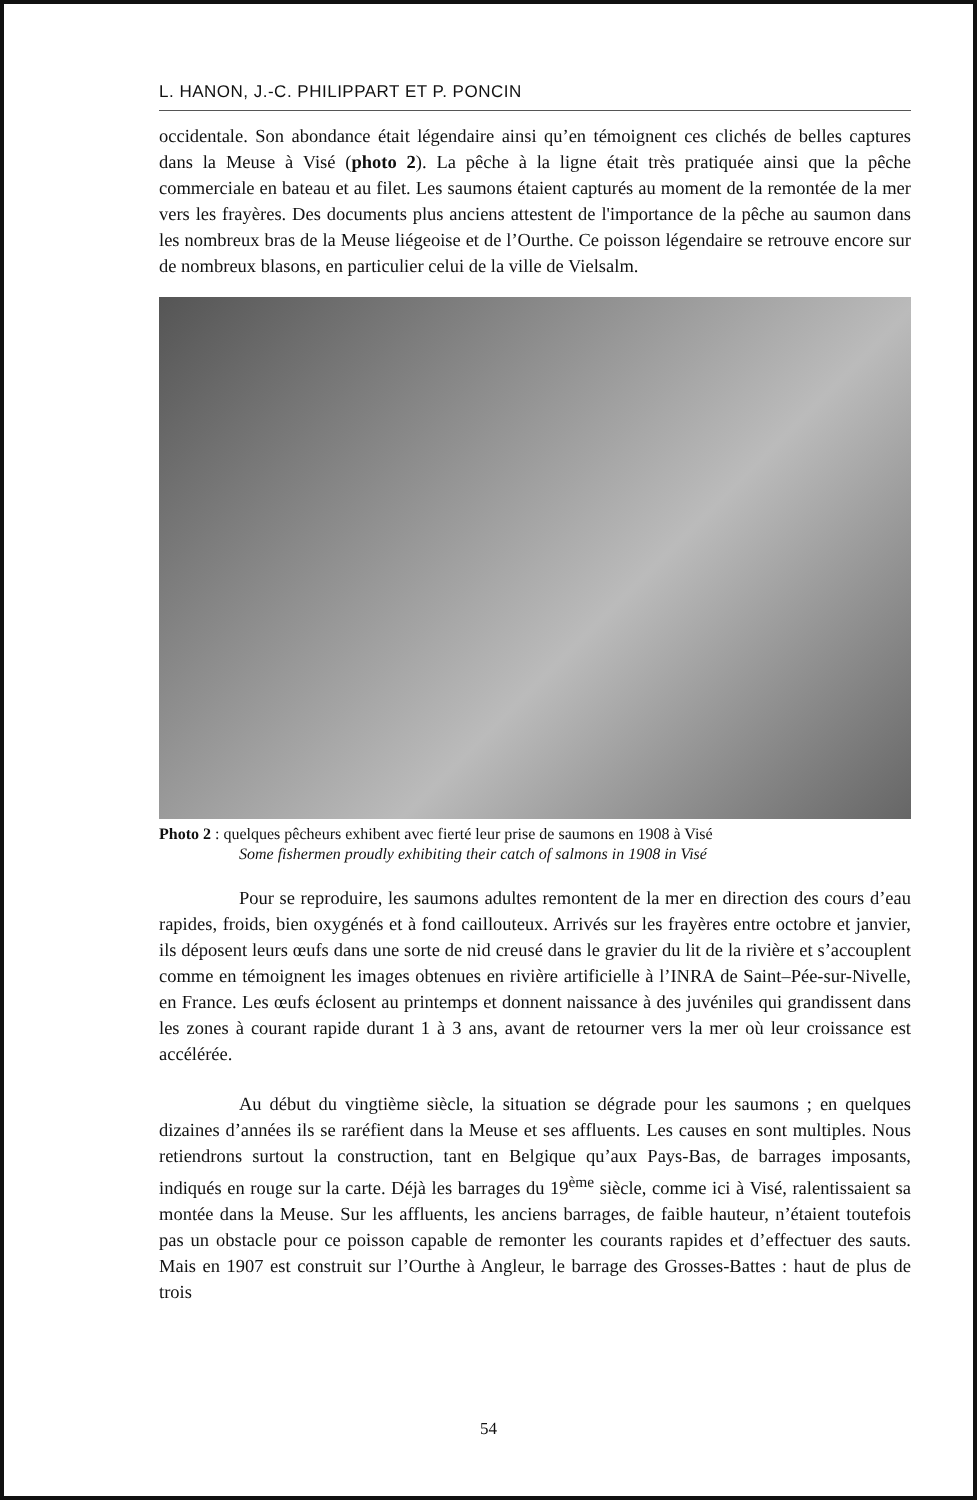L. HANON, J.-C. PHILIPPART ET P. PONCIN
occidentale. Son abondance était légendaire ainsi qu’en témoignent ces clichés de belles captures dans la Meuse à Visé (photo 2). La pêche à la ligne était très pratiquée ainsi que la pêche commerciale en bateau et au filet. Les saumons étaient capturés au moment de la remontée de la mer vers les frayères. Des documents plus anciens attestent de l'importance de la pêche au saumon dans les nombreux bras de la Meuse liégeoise et de l’Ourthe. Ce poisson légendaire se retrouve encore sur de nombreux blasons, en particulier celui de la ville de Vielsalm.
Photo 2 : quelques pêcheurs exhibent avec fierté leur prise de saumons en 1908 à Visé
Some fishermen proudly exhibiting their catch of salmons in 1908 in Visé
Pour se reproduire, les saumons adultes remontent de la mer en direction des cours d’eau rapides, froids, bien oxygénés et à fond caillouteux. Arrivés sur les frayères entre octobre et janvier, ils déposent leurs œufs dans une sorte de nid creusé dans le gravier du lit de la rivière et s’accouplent comme en témoignent les images obtenues en rivière artificielle à l’INRA de Saint–Pée-sur-Nivelle, en France. Les œufs éclosent au printemps et donnent naissance à des juvéniles qui grandissent dans les zones à courant rapide durant 1 à 3 ans, avant de retourner vers la mer où leur croissance est accélérée.
Au début du vingtième siècle, la situation se dégrade pour les saumons ; en quelques dizaines d’années ils se raréfient dans la Meuse et ses affluents. Les causes en sont multiples. Nous retiendrons surtout la construction, tant en Belgique qu’aux Pays-Bas, de barrages imposants, indiqués en rouge sur la carte. Déjà les barrages du 19<sup>ème</sup> siècle, comme ici à Visé, ralentissaient sa montée dans la Meuse. Sur les affluents, les anciens barrages, de faible hauteur, n’étaient toutefois pas un obstacle pour ce poisson capable de remonter les courants rapides et d’effectuer des sauts. Mais en 1907 est construit sur l’Ourthe à Angleur, le barrage des Grosses-Battes : haut de plus de trois
54